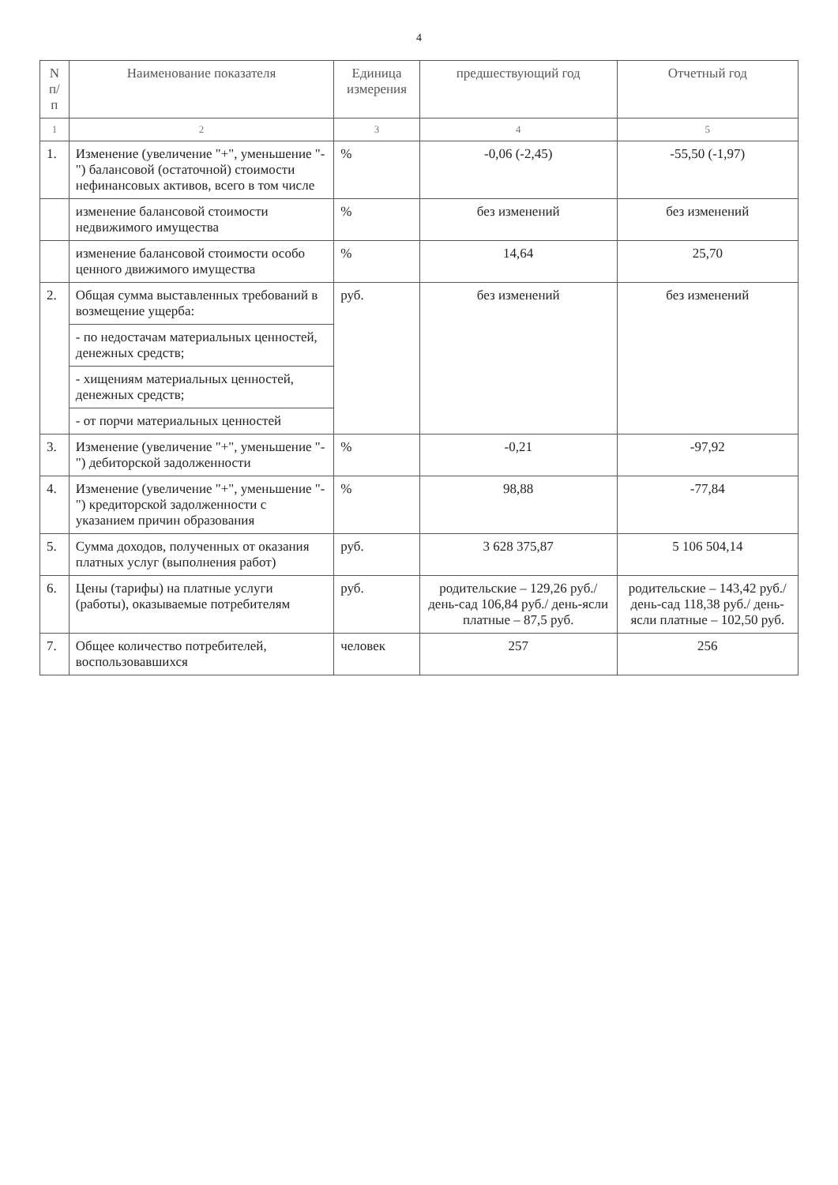4
| N п/п | Наименование показателя | Единица измерения | предшествующий год | Отчетный год |
| --- | --- | --- | --- | --- |
| 1 | 2 | 3 | 4 | 5 |
| 1. | Изменение (увеличение "+", уменьшение "-") балансовой (остаточной) стоимости нефинансовых активов, всего в том числе | % | -0,06 (-2,45) | -55,50 (-1,97) |
| | изменение балансовой стоимости недвижимого имущества | % | без изменений | без изменений |
| | изменение балансовой стоимости особо ценного движимого имущества | % | 14,64 | 25,70 |
| 2. | Общая сумма выставленных требований в возмещение ущерба: | руб. | без изменений | без изменений |
| | - по недостачам материальных ценностей, денежных средств; | | | |
| | - хищениям материальных ценностей, денежных средств; | | | |
| | - от порчи материальных ценностей | | | |
| 3. | Изменение (увеличение "+", уменьшение "-") дебиторской задолженности | % | -0,21 | -97,92 |
| 4. | Изменение (увеличение "+", уменьшение "-") кредиторской задолженности с указанием причин образования | % | 98,88 | -77,84 |
| 5. | Сумма доходов, полученных от оказания платных услуг (выполнения работ) | руб. | 3 628 375,87 | 5 106 504,14 |
| 6. | Цены (тарифы) на платные услуги (работы), оказываемые потребителям | руб. | родительские – 129,26 руб./день-сад 106,84 руб./ день-ясли платные – 87,5 руб. | родительские – 143,42 руб./день-сад 118,38 руб./ день-ясли платные – 102,50 руб. |
| 7. | Общее количество потребителей, воспользовавшихся | человек | 257 | 256 |